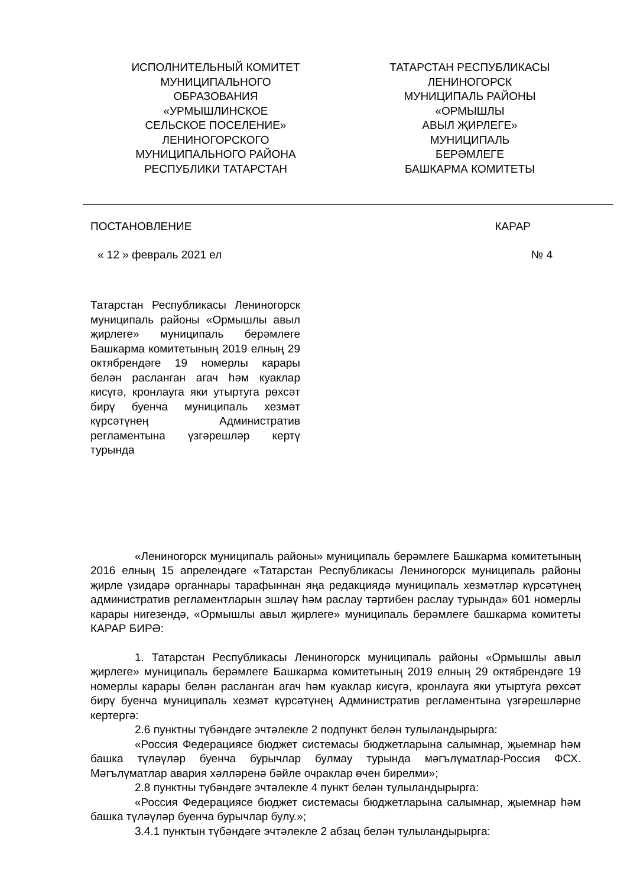ИСПОЛНИТЕЛЬНЫЙ КОМИТЕТ
МУНИЦИПАЛЬНОГО
ОБРАЗОВАНИЯ
«УРМЫШЛИНСКОЕ
СЕЛЬСКОЕ ПОСЕЛЕНИЕ»
ЛЕНИНОГОРСКОГО
МУНИЦИПАЛЬНОГО РАЙОНА
РЕСПУБЛИКИ ТАТАРСТАН
ТАТАРСТАН РЕСПУБЛИКАСЫ
ЛЕНИНОГОРСК
МУНИЦИПАЛЬ РАЙОНЫ
«ОРМЫШЛЫ
АВЫЛ ҖИРЛЕГЕ»
МУНИЦИПАЛЬ
БЕРӘМЛЕГЕ
БАШКАРМА КОМИТЕТЫ
ПОСТАНОВЛЕНИЕ КАРАР
« 12 » февраль 2021 ел № 4
Татарстан Республикасы Лениногорск муниципаль районы «Ормышлы авыл җирлеге» муниципаль берәмлеге Башкарма комитетының 2019 елның 29 октябрендәге 19 номерлы карары белән расланган агач һәм куаклар кисүгә, кронлауга яки утыртуга рөхсәт бирү буенча муниципаль хезмәт күрсәтүнең Административ регламентына үзгәрешләр кертү турында
«Лениногорск муниципаль районы» муниципаль берәмлеге Башкарма комитетының 2016 елның 15 апрелендәге «Татарстан Республикасы Лениногорск муниципаль районы җирле үзидарә органнары тарафыннан яңа редакциядә муниципаль хезмәтләр күрсәтүнең административ регламентларын эшләү һәм раслау тәртибен раслау турында» 601 номерлы карары нигезендә, «Ормышлы авыл җирлеге» муниципаль берәмлеге башкарма комитеты КАРАР БИРӘ:
1. Татарстан Республикасы Лениногорск муниципаль районы «Ормышлы авыл җирлеге» муниципаль берәмлеге Башкарма комитетының 2019 елның 29 октябрендәге 19 номерлы карары белән расланган агач һәм куаклар кисүгә, кронлауга яки утыртуга рөхсәт бирү буенча муниципаль хезмәт күрсәтүнең Административ регламентына үзгәрешләрне кертергә:
2.6 пунктны түбәндәге эчтәлекле 2 подпункт белән тулыландырырга:
«Россия Федерациясе бюджет системасы бюджетларына салымнар, җыемнар һәм башка түләүләр буенча бурычлар булмау турында мәгълүматлар-Россия ФСХ. Мәгълүматлар авария хәлләренә бәйле очраклар өчен бирелми»;
2.8 пунктны түбәндәге эчтәлекле 4 пункт белән тулыландырырга:
«Россия Федерациясе бюджет системасы бюджетларына салымнар, җыемнар һәм башка түләүләр буенча бурычлар булу.»;
3.4.1 пунктын түбәндәге эчтәлекле 2 абзац белән тулыландырырга: